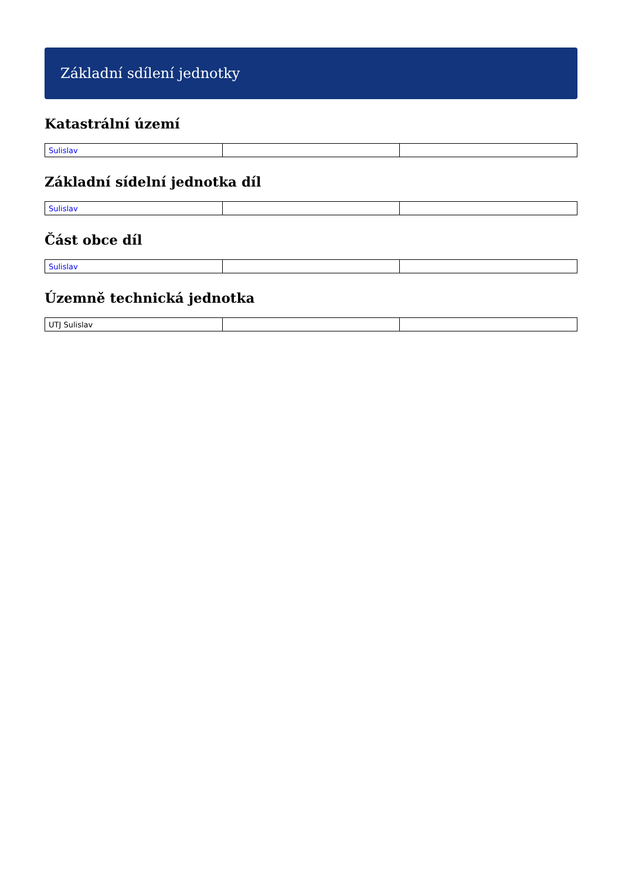Základní sdílení jednotky
Katastrální území
| Sulislav | | |
Základní sídelní jednotka díl
| Sulislav | | |
Část obce díl
| Sulislav | | |
Územně technická jednotka
| UTJ Sulislav | | |